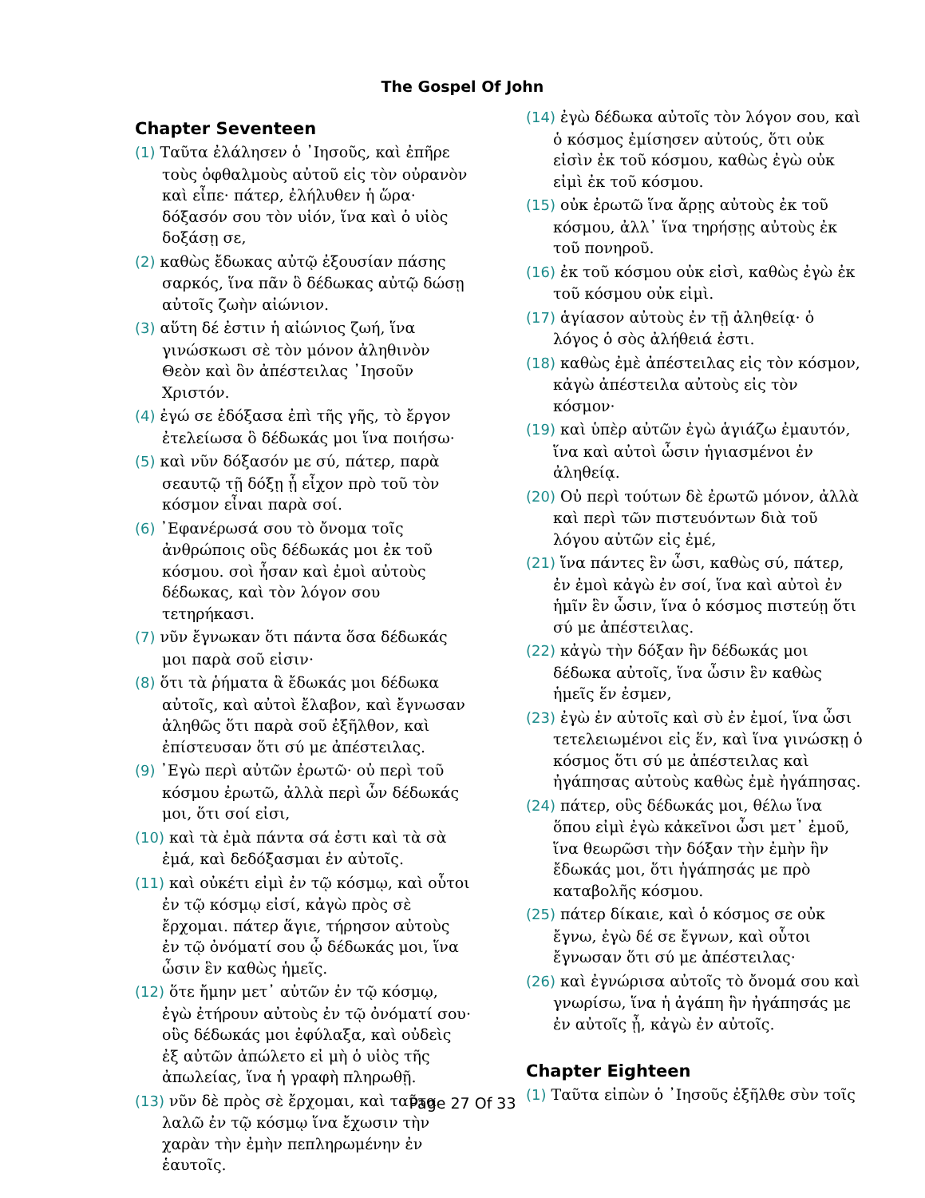The Gospel Of John
Chapter Seventeen
(1) Ταῦτα ἐλάλησεν ὁ ᾿Ιησοῦς, καὶ ἐπῆρε τοὺς ὀφθαλμοὺς αὐτοῦ εἰς τὸν οὐρανὸν καὶ εἶπε· πάτερ, ἐλήλυθεν ἡ ὥρα· δόξασόν σου τὸν υἱόν, ἵνα καὶ ὁ υἱὸς δοξάσῃ σε,
(2) καθὼς ἔδωκας αὐτῷ ἐξουσίαν πάσης σαρκός, ἵνα πᾶν ὃ δέδωκας αὐτῷ δώσῃ αὐτοῖς ζωὴν αἰώνιον.
(3) αὕτη δέ ἐστιν ἡ αἰώνιος ζωή, ἵνα γινώσκωσι σὲ τὸν μόνον ἀληθινὸν Θεὸν καὶ ὃν ἀπέστειλας ᾿Ιησοῦν Χριστόν.
(4) ἐγώ σε ἐδόξασα ἐπὶ τῆς γῆς, τὸ ἔργον ἐτελείωσα ὃ δέδωκάς μοι ἵνα ποιήσω·
(5) καὶ νῦν δόξασόν με σύ, πάτερ, παρὰ σεαυτῷ τῇ δόξῃ ᾗ εἶχον πρὸ τοῦ τὸν κόσμον εἶναι παρὰ σοί.
(6) ᾿Εφανέρωσά σου τὸ ὄνομα τοῖς ἀνθρώποις οὓς δέδωκάς μοι ἐκ τοῦ κόσμου. σοὶ ἦσαν καὶ ἐμοὶ αὐτοὺς δέδωκας, καὶ τὸν λόγον σου τετηρήκασι.
(7) νῦν ἔγνωκαν ὅτι πάντα ὅσα δέδωκάς μοι παρὰ σοῦ εἰσιν·
(8) ὅτι τὰ ῥήματα ἃ ἔδωκάς μοι δέδωκα αὐτοῖς, καὶ αὐτοὶ ἔλαβον, καὶ ἔγνωσαν ἀληθῶς ὅτι παρὰ σοῦ ἐξῆλθον, καὶ ἐπίστευσαν ὅτι σύ με ἀπέστειλας.
(9) ᾿Εγὼ περὶ αὐτῶν ἐρωτῶ· οὐ περὶ τοῦ κόσμου ἐρωτῶ, ἀλλὰ περὶ ὧν δέδωκάς μοι, ὅτι σοί εἰσι,
(10) καὶ τὰ ἐμὰ πάντα σά ἐστι καὶ τὰ σὰ ἐμά, καὶ δεδόξασμαι ἐν αὐτοῖς.
(11) καὶ οὐκέτι εἰμὶ ἐν τῷ κόσμῳ, καὶ οὗτοι ἐν τῷ κόσμῳ εἰσί, κἀγὼ πρὸς σὲ ἔρχομαι. πάτερ ἅγιε, τήρησον αὐτοὺς ἐν τῷ ὀνόματί σου ᾧ δέδωκάς μοι, ἵνα ὦσιν ἓν καθὼς ἡμεῖς.
(12) ὅτε ἤμην μετ᾿ αὐτῶν ἐν τῷ κόσμῳ, ἐγὼ ἐτήρουν αὐτοὺς ἐν τῷ ὀνόματί σου· οὓς δέδωκάς μοι ἐφύλαξα, καὶ οὐδεὶς ἐξ αὐτῶν ἀπώλετο εἰ μὴ ὁ υἱὸς τῆς ἀπωλείας, ἵνα ἡ γραφὴ πληρωθῇ.
(13) νῦν δὲ πρὸς σὲ ἔρχομαι, καὶ ταῦτα λαλῶ ἐν τῷ κόσμῳ ἵνα ἔχωσιν τὴν χαρὰν τὴν ἐμὴν πεπληρωμένην ἐν ἑαυτοῖς.
(14) ἐγὼ δέδωκα αὐτοῖς τὸν λόγον σου, καὶ ὁ κόσμος ἐμίσησεν αὐτούς, ὅτι οὐκ εἰσὶν ἐκ τοῦ κόσμου, καθὼς ἐγὼ οὐκ εἰμὶ ἐκ τοῦ κόσμου.
(15) οὐκ ἐρωτῶ ἵνα ἄρῃς αὐτοὺς ἐκ τοῦ κόσμου, ἀλλ᾿ ἵνα τηρήσῃς αὐτοὺς ἐκ τοῦ πονηροῦ.
(16) ἐκ τοῦ κόσμου οὐκ εἰσὶ, καθὼς ἐγὼ ἐκ τοῦ κόσμου οὐκ εἰμὶ.
(17) ἁγίασον αὐτοὺς ἐν τῇ ἀληθείᾳ· ὁ λόγος ὁ σὸς ἀλήθειά ἐστι.
(18) καθὼς ἐμὲ ἀπέστειλας εἰς τὸν κόσμον, κἀγὼ ἀπέστειλα αὐτοὺς εἰς τὸν κόσμον·
(19) καὶ ὑπὲρ αὐτῶν ἐγὼ ἁγιάζω ἐμαυτόν, ἵνα καὶ αὐτοὶ ὦσιν ἡγιασμένοι ἐν ἀληθείᾳ.
(20) Οὐ περὶ τούτων δὲ ἐρωτῶ μόνον, ἀλλὰ καὶ περὶ τῶν πιστευόντων διὰ τοῦ λόγου αὐτῶν εἰς ἐμέ,
(21) ἵνα πάντες ἓν ὦσι, καθὼς σύ, πάτερ, ἐν ἐμοὶ κἀγὼ ἐν σοί, ἵνα καὶ αὐτοὶ ἐν ἡμῖν ἓν ὦσιν, ἵνα ὁ κόσμος πιστεύῃ ὅτι σύ με ἀπέστειλας.
(22) κἀγὼ τὴν δόξαν ἣν δέδωκάς μοι δέδωκα αὐτοῖς, ἵνα ὦσιν ἓν καθὼς ἡμεῖς ἕν ἐσμεν,
(23) ἐγὼ ἐν αὐτοῖς καὶ σὺ ἐν ἐμοί, ἵνα ὦσι τετελειωμένοι εἰς ἕν, καὶ ἵνα γινώσκῃ ὁ κόσμος ὅτι σύ με ἀπέστειλας καὶ ἠγάπησας αὐτοὺς καθὼς ἐμὲ ἠγάπησας.
(24) πάτερ, οὓς δέδωκάς μοι, θέλω ἵνα ὅπου εἰμὶ ἐγὼ κἀκεῖνοι ὦσι μετ᾿ ἐμοῦ, ἵνα θεωρῶσι τὴν δόξαν τὴν ἐμὴν ἣν ἔδωκάς μοι, ὅτι ἠγάπησάς με πρὸ καταβολῆς κόσμου.
(25) πάτερ δίκαιε, καὶ ὁ κόσμος σε οὐκ ἔγνω, ἐγὼ δέ σε ἔγνων, καὶ οὗτοι ἔγνωσαν ὅτι σύ με ἀπέστειλας·
(26) καὶ ἐγνώρισα αὐτοῖς τὸ ὄνομά σου καὶ γνωρίσω, ἵνα ἡ ἀγάπη ἣν ἠγάπησάς με ἐν αὐτοῖς ᾖ, κἀγὼ ἐν αὐτοῖς.
Chapter Eighteen
(1) Ταῦτα εἰπὼν ὁ ᾿Ιησοῦς ἐξῆλθε σὺν τοῖς
Page 27 Of 33